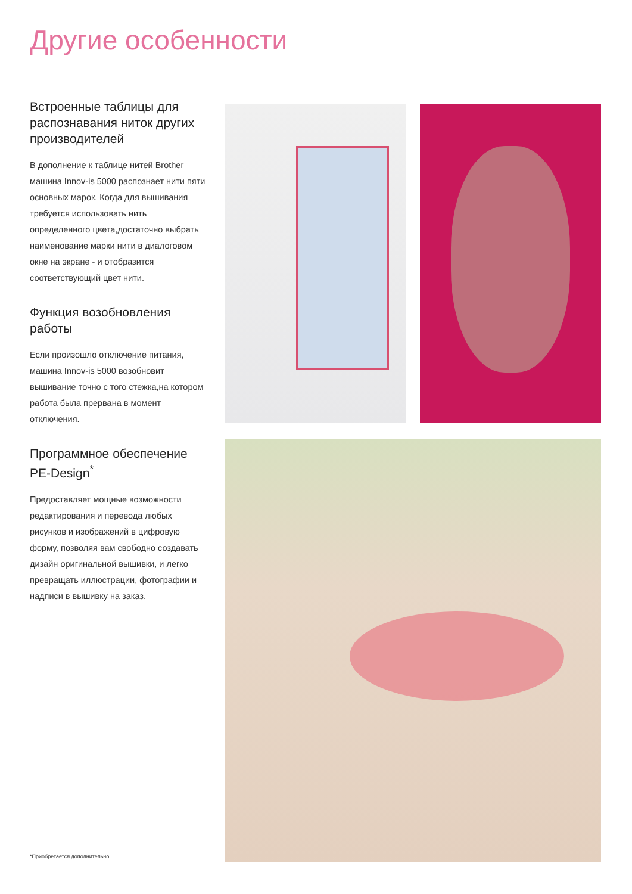Другие особенности
Встроенные таблицы для распознавания ниток других производителей
В дополнение к таблице нитей Brother машина Innov-is 5000 распознает нити пяти основных марок. Когда для вышивания требуется использовать нить определенного цвета,достаточно выбрать наименование марки нити в диалоговом окне на экране - и отобразится соответствующий цвет нити.
Функция возобновления работы
Если произошло отключение питания, машина Innov-is 5000 возобновит вышивание точно с того стежка,на котором работа была прервана в момент отключения.
Программное обеспечение PE-Design<sup>*</sup>
Предоставляет мощные возможности редактирования и перевода любых рисунков и изображений в цифровую форму, позволяя вам свободно создавать дизайн оригинальной вышивки, и легко превращать иллюстрации, фотографии и надписи в вышивку на заказ.
*Приобретается дополнительно